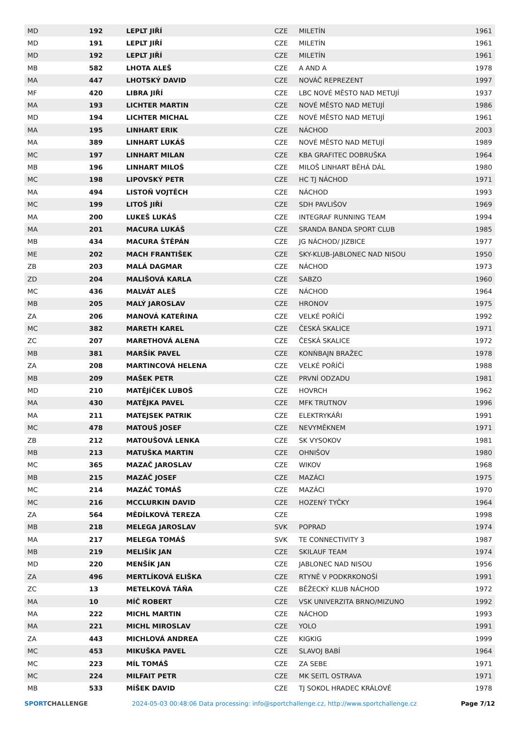| MD | 192 | LEPLT JIŘÍ | CZE | MILETÍN | 1961 |
| MD | 191 | LEPLT JIŘÍ | CZE | MILETÍN | 1961 |
| MD | 192 | LEPLT JIŘÍ | CZE | MILETÍN | 1961 |
| MB | 582 | LHOTA ALEŠ | CZE | A AND A | 1978 |
| MA | 447 | LHOTSKÝ DAVID | CZE | NOVÁČ REPREZENT | 1997 |
| MF | 420 | LIBRA JIŘÍ | CZE | LBC NOVÉ MĚSTO NAD METUJÍ | 1937 |
| MA | 193 | LICHTER MARTIN | CZE | NOVÉ MĚSTO NAD METUJÍ | 1986 |
| MD | 194 | LICHTER MICHAL | CZE | NOVÉ MĚSTO NAD METUJÍ | 1961 |
| MA | 195 | LINHART ERIK | CZE | NÁCHOD | 2003 |
| MA | 389 | LINHART LUKÁŠ | CZE | NOVÉ MĚSTO NAD METUJÍ | 1989 |
| MC | 197 | LINHART MILAN | CZE | KBA GRAFITEC DOBRUŠKA | 1964 |
| MB | 196 | LINHART MILOŠ | CZE | MILOŠ LINHART BĚHÁ DÁL | 1980 |
| MC | 198 | LIPOVSKÝ PETR | CZE | HC TJ NÁCHOD | 1971 |
| MA | 494 | LISTOŇ VOJTĚCH | CZE | NÁCHOD | 1993 |
| MC | 199 | LITOŠ JIŘÍ | CZE | SDH PAVLIŠOV | 1969 |
| MA | 200 | LUKEŠ LUKÁŠ | CZE | INTEGRAF RUNNING TEAM | 1994 |
| MA | 201 | MACURA LUKÁŠ | CZE | SRANDA BANDA SPORT CLUB | 1985 |
| MB | 434 | MACURA ŠTĚPÁN | CZE | JG NÁCHOD/ JIZBICE | 1977 |
| ME | 202 | MACH FRANTIŠEK | CZE | SKY-KLUB-JABLONEC NAD NISOU | 1950 |
| ZB | 203 | MALÁ DAGMAR | CZE | NÁCHOD | 1973 |
| ZD | 204 | MALIŠOVÁ KARLA | CZE | SABZO | 1960 |
| MC | 436 | MALVÁT ALEŠ | CZE | NÁCHOD | 1964 |
| MB | 205 | MALÝ JAROSLAV | CZE | HRONOV | 1975 |
| ZA | 206 | MANOVÁ KATEŘINA | CZE | VELKÉ POŘÍČÍ | 1992 |
| MC | 382 | MARETH KAREL | CZE | ČESKÁ SKALICE | 1971 |
| ZC | 207 | MARETHOVÁ ALENA | CZE | ČESKÁ SKALICE | 1972 |
| MB | 381 | MARŠÍK PAVEL | CZE | KONŃBAJN BRAŽEC | 1978 |
| ZA | 208 | MARTINCOVÁ HELENA | CZE | VELKÉ POŘÍČÍ | 1988 |
| MB | 209 | MAŠEK PETR | CZE | PRVNÍ ODZADU | 1981 |
| MD | 210 | MATĚJÍČEK LUBOŠ | CZE | HOVRCH | 1962 |
| MA | 430 | MATĚJKA PAVEL | CZE | MFK TRUTNOV | 1996 |
| MA | 211 | MATEJSEK PATRIK | CZE | ELEKTRYKÁŘI | 1991 |
| MC | 478 | MATOUŠ JOSEF | CZE | NEVYMĚKNEM | 1971 |
| ZB | 212 | MATOUŠOVÁ LENKA | CZE | SK VYSOKOV | 1981 |
| MB | 213 | MATUŠKA MARTIN | CZE | OHNIŠOV | 1980 |
| MC | 365 | MAZAČ JAROSLAV | CZE | WIKOV | 1968 |
| MB | 215 | MAZÁČ JOSEF | CZE | MAZÁCI | 1975 |
| MC | 214 | MAZÁČ TOMÁŠ | CZE | MAZÁCI | 1970 |
| MC | 216 | MCCLURKIN DAVID | CZE | HOZENÝ TYČKY | 1964 |
| ZA | 564 | MĚDÍLKOVÁ TEREZA | CZE | | 1998 |
| MB | 218 | MELEGA JAROSLAV | SVK | POPRAD | 1974 |
| MA | 217 | MELEGA TOMÁŠ | SVK | TE CONNECTIVITY 3 | 1987 |
| MB | 219 | MELIŠÍK JAN | CZE | SKILAUF TEAM | 1974 |
| MD | 220 | MENŠÍK JAN | CZE | JABLONEC NAD NISOU | 1956 |
| ZA | 496 | MERTLÍKOVÁ ELIŠKA | CZE | RTYNĚ V PODKRKONOŠÍ | 1991 |
| ZC | 13 | METELKOVÁ TÁŇA | CZE | BĚŽECKÝ KLUB NÁCHOD | 1972 |
| MA | 10 | MÍČ ROBERT | CZE | VSK UNIVERZITA BRNO/MIZUNO | 1992 |
| MA | 222 | MICHL MARTIN | CZE | NÁCHOD | 1993 |
| MA | 221 | MICHL MIROSLAV | CZE | YOLO | 1991 |
| ZA | 443 | MICHLOVÁ ANDREA | CZE | KIGKIG | 1999 |
| MC | 453 | MIKUŠKA PAVEL | CZE | SLAVOJ BABÍ | 1964 |
| MC | 223 | MÍL TOMÁŠ | CZE | ZA SEBE | 1971 |
| MC | 224 | MILFAIT PETR | CZE | MK SEITL OSTRAVA | 1971 |
| MB | 533 | MÍŠEK DAVID | CZE | TJ SOKOL HRADEC KRÁLOVÉ | 1978 |
SPORTCHALLENGE 2024-05-03 00:48:06 Data processing: info@sportchallenge.cz, http://www.sportchallenge.cz Page 7/12